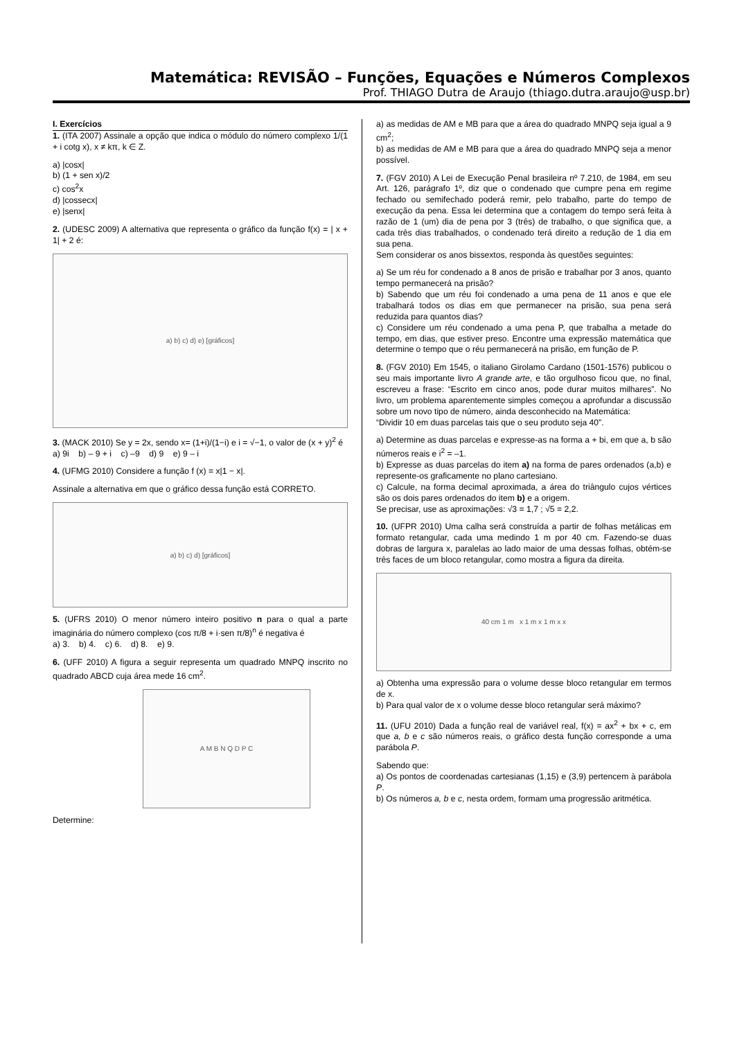Matemática: REVISÃO – Funções, Equações e Números Complexos
Prof. THIAGO Dutra de Araujo (thiago.dutra.araujo@usp.br)
I. Exercícios
1. (ITA 2007) Assinale a opção que indica o módulo do número complexo 1/(1 + i cotg x), x ≠ kπ, k ∈ Z.
a) |cosx|
b) (1 + sen x)/2
c) cos<sup>2</sup>x
d) |cossecx|
e) |senx|
2. (UDESC 2009) A alternativa que representa o gráfico da função f(x) = | x + 1| + 2 é:
a) b) c) d) e) [gráficos]
3. (MACK 2010) Se y = 2x, sendo x= (1+i)/(1−i) e i = √−1, o valor de (x + y)<sup>2</sup> é
a) 9i b) – 9 + i c) –9 d) 9 e) 9 – i
4. (UFMG 2010) Considere a função f (x) = x|1 − x|.
Assinale a alternativa em que o gráfico dessa função está CORRETO.
a) b) c) d) [gráficos]
5. (UFRS 2010) O menor número inteiro positivo n para o qual a parte imaginária do número complexo (cos π/8 + i·sen π/8)<sup>n</sup> é negativa é
a) 3. b) 4. c) 6. d) 8. e) 9.
6. (UFF 2010) A figura a seguir representa um quadrado MNPQ inscrito no quadrado ABCD cuja área mede 16 cm<sup>2</sup>.
A M B N Q D P C
Determine:
a) as medidas de AM e MB para que a área do quadrado MNPQ seja igual a 9 cm<sup>2</sup>;
b) as medidas de AM e MB para que a área do quadrado MNPQ seja a menor possível.
7. (FGV 2010) A Lei de Execução Penal brasileira nº 7.210, de 1984, em seu Art. 126, parágrafo 1º, diz que o condenado que cumpre pena em regime fechado ou semifechado poderá remir, pelo trabalho, parte do tempo de execução da pena. Essa lei determina que a contagem do tempo será feita à razão de 1 (um) dia de pena por 3 (três) de trabalho, o que significa que, a cada três dias trabalhados, o condenado terá direito a redução de 1 dia em sua pena.
Sem considerar os anos bissextos, responda às questões seguintes:
a) Se um réu for condenado a 8 anos de prisão e trabalhar por 3 anos, quanto tempo permanecerá na prisão?
b) Sabendo que um réu foi condenado a uma pena de 11 anos e que ele trabalhará todos os dias em que permanecer na prisão, sua pena será reduzida para quantos dias?
c) Considere um réu condenado a uma pena P, que trabalha a metade do tempo, em dias, que estiver preso. Encontre uma expressão matemática que determine o tempo que o réu permanecerá na prisão, em função de P.
8. (FGV 2010) Em 1545, o italiano Girolamo Cardano (1501-1576) publicou o seu mais importante livro A grande arte, e tão orgulhoso ficou que, no final, escreveu a frase: “Escrito em cinco anos, pode durar muitos milhares”. No livro, um problema aparentemente simples começou a aprofundar a discussão sobre um novo tipo de número, ainda desconhecido na Matemática:
“Dividir 10 em duas parcelas tais que o seu produto seja 40”.
a) Determine as duas parcelas e expresse-as na forma a + bi, em que a, b são números reais e i<sup>2</sup> = –1.
b) Expresse as duas parcelas do item a) na forma de pares ordenados (a,b) e represente-os graficamente no plano cartesiano.
c) Calcule, na forma decimal aproximada, a área do triângulo cujos vértices são os dois pares ordenados do item b) e a origem.
Se precisar, use as aproximações: √3 = 1,7 ; √5 = 2,2.
10. (UFPR 2010) Uma calha será construída a partir de folhas metálicas em formato retangular, cada uma medindo 1 m por 40 cm. Fazendo-se duas dobras de largura x, paralelas ao lado maior de uma dessas folhas, obtém-se três faces de um bloco retangular, como mostra a figura da direita.
40 cm 1 m x 1 m x 1 m x x
a) Obtenha uma expressão para o volume desse bloco retangular em termos de x.
b) Para qual valor de x o volume desse bloco retangular será máximo?
11. (UFU 2010) Dada a função real de variável real, f(x) = ax<sup>2</sup> + bx + c, em que a, b e c são números reais, o gráfico desta função corresponde a uma parábola P.
Sabendo que:
a) Os pontos de coordenadas cartesianas (1,15) e (3,9) pertencem à parábola P.
b) Os números a, b e c, nesta ordem, formam uma progressão aritmética.